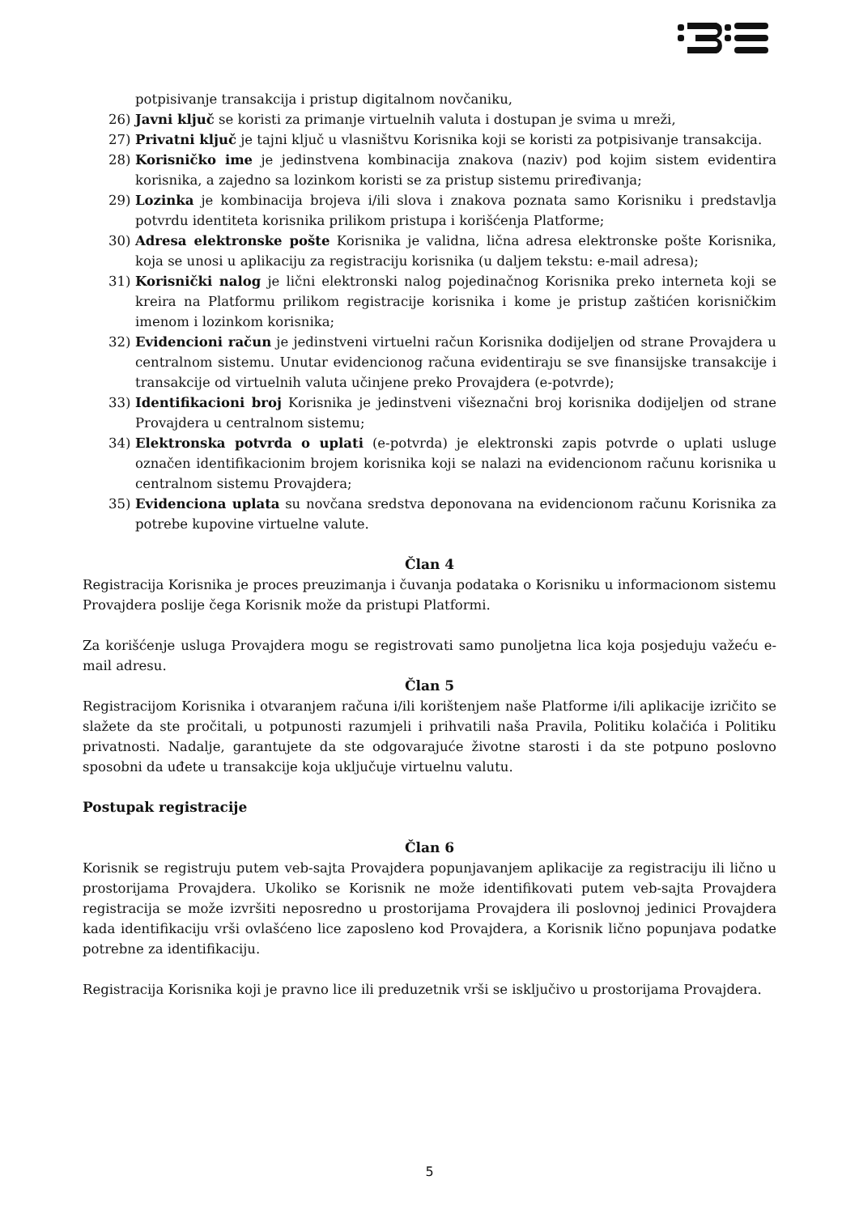potpisivanje transakcija i pristup digitalnom novčaniku,
26) Javni ključ se koristi za primanje virtuelnih valuta i dostupan je svima u mreži,
27) Privatni ključ je tajni ključ u vlasništvu Korisnika koji se koristi za potpisivanje transakcija.
28) Korisničko ime je jedinstvena kombinacija znakova (naziv) pod kojim sistem evidentira korisnika, a zajedno sa lozinkom koristi se za pristup sistemu priređivanja;
29) Lozinka je kombinacija brojeva i/ili slova i znakova poznata samo Korisniku i predstavlja potvrdu identiteta korisnika prilikom pristupa i korišćenja Platforme;
30) Adresa elektronske pošte Korisnika je validna, lična adresa elektronske pošte Korisnika, koja se unosi u aplikaciju za registraciju korisnika (u daljem tekstu: e-mail adresa);
31) Korisnički nalog je lični elektronski nalog pojedinačnog Korisnika preko interneta koji se kreira na Platformu prilikom registracije korisnika i kome je pristup zaštićen korisničkim imenom i lozinkom korisnika;
32) Evidencioni račun je jedinstveni virtuelni račun Korisnika dodijeljen od strane Provajdera u centralnom sistemu. Unutar evidencionog računa evidentiraju se sve finansijske transakcije i transakcije od virtuelnih valuta učinjene preko Provajdera (e-potvrde);
33) Identifikacioni broj Korisnika je jedinstveni višeznačni broj korisnika dodijeljen od strane Provajdera u centralnom sistemu;
34) Elektronska potvrda o uplati (e-potvrda) je elektronski zapis potvrde o uplati usluge označen identifikacionim brojem korisnika koji se nalazi na evidencionom računu korisnika u centralnom sistemu Provajdera;
35) Evidenciona uplata su novčana sredstva deponovana na evidencionom računu Korisnika za potrebe kupovine virtuelne valute.
Član 4
Registracija Korisnika je proces preuzimanja i čuvanja podataka o Korisniku u informacionom sistemu Provajdera poslije čega Korisnik može da pristupi Platformi.
Za korišćenje usluga Provajdera mogu se registrovati samo punoljetna lica koja posjeduju važeću e-mail adresu.
Član 5
Registracijom Korisnika i otvaranjem računa i/ili korištenjem naše Platforme i/ili aplikacije izričito se slažete da ste pročitali, u potpunosti razumjeli i prihvatili naša Pravila, Politiku kolačića i Politiku privatnosti. Nadalje, garantujete da ste odgovarajuće životne starosti i da ste potpuno poslovno sposobni da uđete u transakcije koja uključuje virtuelnu valutu.
Postupak registracije
Član 6
Korisnik se registruju putem veb-sajta Provajdera popunjavanjem aplikacije za registraciju ili lično u prostorijama Provajdera. Ukoliko se Korisnik ne može identifikovati putem veb-sajta Provajdera registracija se može izvršiti neposredno u prostorijama Provajdera ili poslovnoj jedinici Provajdera kada identifikaciju vrši ovlašćeno lice zaposleno kod Provajdera, a Korisnik lično popunjava podatke potrebne za identifikaciju.
Registracija Korisnika koji je pravno lice ili preduzetnik vrši se isključivo u prostorijama Provajdera.
5